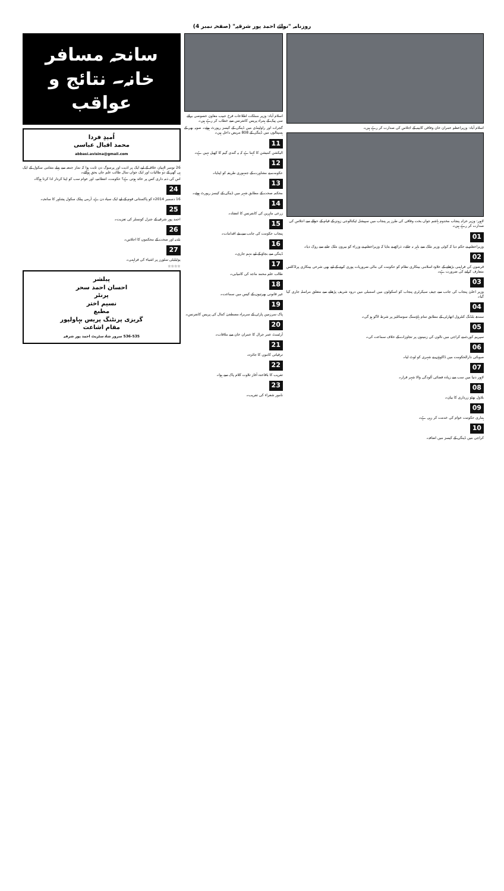روزنامہ "نوائے احمد پور شرقیہ" (صفحہ نمبر 4)
اسلام آباد: وزیراعظم عمران خان وفاقی کابینہ کے اجلاس کی صدارت کر رہے ہیں۔
لاہور: وزیر خزانہ پنجاب مخدوم ہاشم جواں بخت وفاقی کی طرز پر پنجاب میں سپیشل ٹیکنالوجی زونز کے قیام کے حوالے سے اجلاس کی صدارت کر رہے ہیں۔
01
وزیراعظم نے حکم دیا کہ کوئی وزیر ملک سے باہر نہ جائے۔ ذرائع نے بتایا کہ وزیراعظم نے وزراء کو بیرون ملک جانے سے روک دیا۔
02
قرضوں کی فراہمی بڑھانے کے علاوہ اسلامی بینکاری نظام کو حکومت کی مالی ضروریات پوری کرنے کے لیے بھی شرعی بینکاری پراڈکٹس متعارف کرانے کی ضرورت ہے۔
03
وزیر اعلیٰ پنجاب کی جانب سے چیف سیکرٹری پنجاب کو اسکولوں میں اسمبلی میں درود شریف پڑھانے سے متعلق مراسلہ جاری کیا گیا۔
04
سندھ بلڈنگ کنٹرول اتھارٹی کے مطابق تمام ہاؤسنگ سوسائٹیز پر شرط لاگو ہو گی۔
05
سپریم کورٹ نے کراچی میں نالوں کی زمینوں پر تجاوزات کے خلاف سماعت کی۔
06
صوبائی دارالحکومت میں ڈاکوؤں نے شہری کو لوٹ لیا۔
07
لاہور دنیا میں سب سے زیادہ فضائی آلودگی والا شہر قرار۔
08
بلاول بھٹو زرداری کا بیان۔
09
ہماری حکومت عوام کی خدمت کر رہی ہے۔
10
کراچی میں ڈینگی کے کیسز میں اضافہ۔
اسلام آباد: وزیر مملکت اطلاعات فرخ حبیب معاون خصوصی برائے سی پیک کے ہمراہ پریس کانفرنس سے خطاب کر رہے ہیں۔
گجرات اور راولپنڈی میں ڈینگی کے کیسز رپورٹ ہوئے۔ صوبہ بھر کے ہسپتالوں میں ڈینگی کے 808 مریض داخل ہیں۔
11
الیکشن کمیشن کا کہنا ہے کہ یہ گندی گیم کا کھیل نہیں ہے۔
12
حکومت نے مشاورت کے جمہوری طریقہ کو اپنایا۔
13
محکمہ صحت کے مطابق شہر میں ڈینگی کے کیسز رپورٹ ہوئے۔
14
زرعی ماہرین کی کانفرنس کا انعقاد۔
15
پنجاب حکومت کی جانب سے نئے اقدامات۔
16
ڈینگی سے بچاؤ کے لیے مہم جاری۔
17
طالب علم محمد ماجد کی کامیابی۔
18
غیر قانونی بھرتیوں کے کیس میں سماعت۔
19
پاک سرزمین پارٹی کے سربراہ مصطفیٰ کمال کی پریس کانفرنس۔
20
آرٹسٹ عمر جرال کا عمران خان سے ملاقات۔
21
ترقیاتی کاموں کا جائزہ۔
22
تقریب کا باقاعدہ آغاز تلاوت کلام پاک سے ہوا۔
23
نامور شعراء کی تقریب۔
سانحہ مسافر خانہ۔ نتائج و عواقب
اُمیدِ فردا
محمد اقبال عباسی
abbasi.avisina@gmail.com
26 نومبر الہیان علاقہ کے لیے ایک پر اذیت اور پرسوگ دن ثابت ہوا کہ نماز جمعہ سے پہلے مقامی سکول کے ایک ہی گھر کے دو طالبات اور ایک جواں سال طالب علم جاں بحق ہوگئے۔
اس کی ذمہ داری کس پر عائد ہوتی ہے؟ حکومت، انتظامیہ، اور عوام سب کو اپنا کردار ادا کرنا ہوگا۔
24
16 دسمبر 2014ء کو پاکستانی قوم کے لیے ایک سیاہ دن ہے، آرمی پبلک سکول پشاور کا سانحہ۔
25
احمد پور شرقیہ کے جنرل کونسلر کی تعزیت۔
26
بلدیہ اور صحت کے محکموں کا اجلاس۔
27
یوٹیلیٹی سٹورز پر اشیاء کی فراہمی۔
☆☆☆☆
پبلشر
احسان احمد سحر
پرنٹر
نسیم اختر
مطبع
گریزی پرنٹنگ پریس بہاولپور
مقام اشاعت
536-535 سرور شاہ سٹریٹ احمد پور شرقیہ